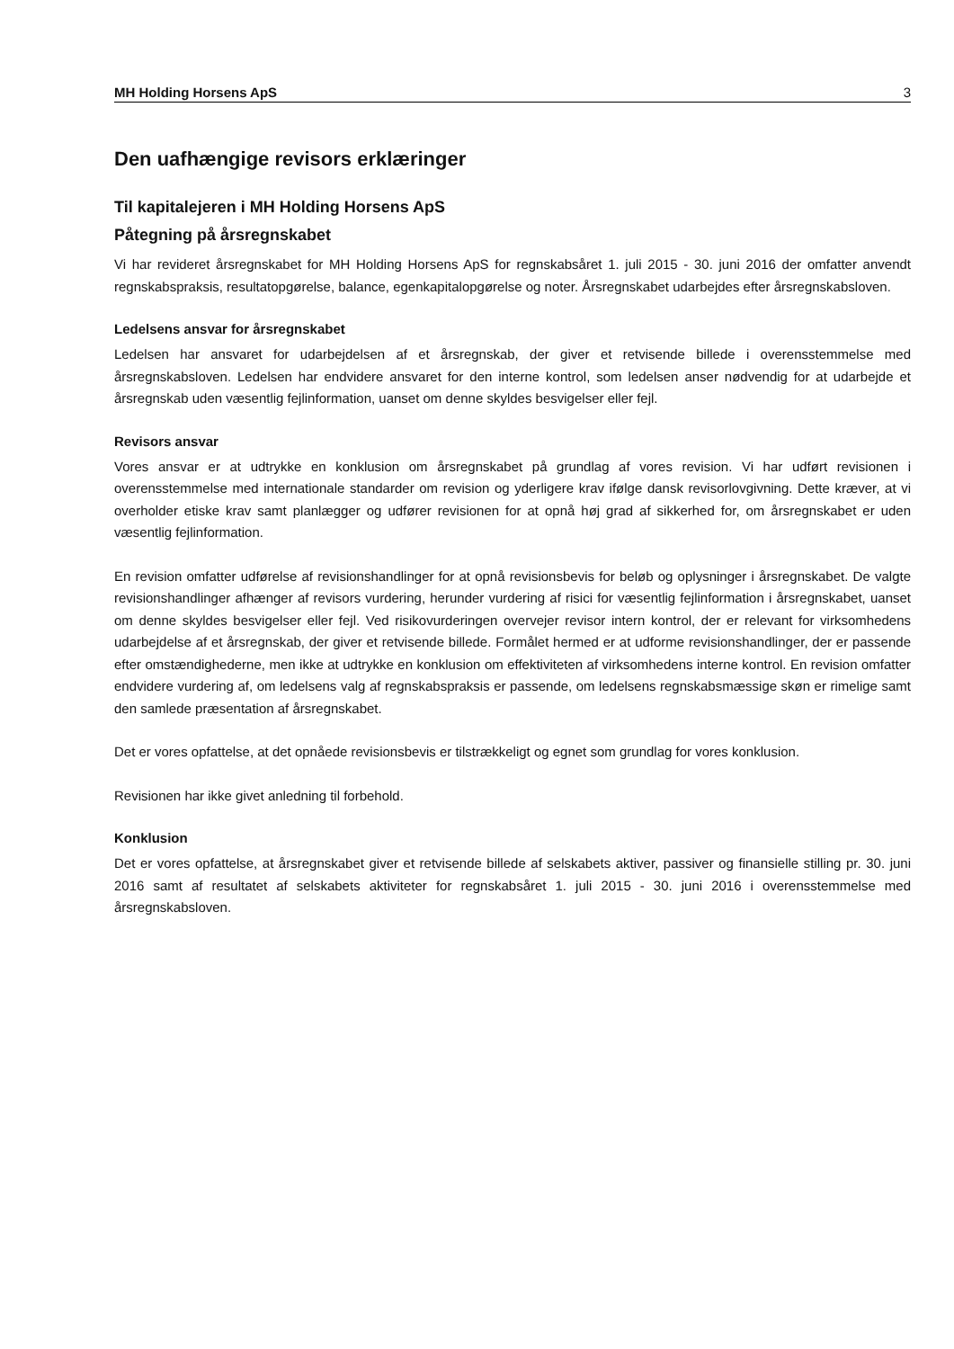MH Holding Horsens ApS 3
Den uafhængige revisors erklæringer
Til kapitalejeren i MH Holding Horsens ApS
Påtegning på årsregnskabet
Vi har revideret årsregnskabet for MH Holding Horsens ApS for regnskabsåret 1. juli 2015 - 30. juni 2016 der omfatter anvendt regnskabspraksis, resultatopgørelse, balance, egenkapitalopgørelse og noter. Årsregnskabet udarbejdes efter årsregnskabsloven.
Ledelsens ansvar for årsregnskabet
Ledelsen har ansvaret for udarbejdelsen af et årsregnskab, der giver et retvisende billede i overensstemmelse med årsregnskabsloven. Ledelsen har endvidere ansvaret for den interne kontrol, som ledelsen anser nødvendig for at udarbejde et årsregnskab uden væsentlig fejlinformation, uanset om denne skyldes besvigelser eller fejl.
Revisors ansvar
Vores ansvar er at udtrykke en konklusion om årsregnskabet på grundlag af vores revision. Vi har udført revisionen i overensstemmelse med internationale standarder om revision og yderligere krav ifølge dansk revisorlovgivning. Dette kræver, at vi overholder etiske krav samt planlægger og udfører revisionen for at opnå høj grad af sikkerhed for, om årsregnskabet er uden væsentlig fejlinformation.
En revision omfatter udførelse af revisionshandlinger for at opnå revisionsbevis for beløb og oplysninger i årsregnskabet. De valgte revisionshandlinger afhænger af revisors vurdering, herunder vurdering af risici for væsentlig fejlinformation i årsregnskabet, uanset om denne skyldes besvigelser eller fejl. Ved risikovurderingen overvejer revisor intern kontrol, der er relevant for virksomhedens udarbejdelse af et årsregnskab, der giver et retvisende billede. Formålet hermed er at udforme revisionshandlinger, der er passende efter omstændighederne, men ikke at udtrykke en konklusion om effektiviteten af virksomhedens interne kontrol. En revision omfatter endvidere vurdering af, om ledelsens valg af regnskabspraksis er passende, om ledelsens regnskabsmæssige skøn er rimelige samt den samlede præsentation af årsregnskabet.
Det er vores opfattelse, at det opnåede revisionsbevis er tilstrækkeligt og egnet som grundlag for vores konklusion.
Revisionen har ikke givet anledning til forbehold.
Konklusion
Det er vores opfattelse, at årsregnskabet giver et retvisende billede af selskabets aktiver, passiver og finansielle stilling pr. 30. juni 2016 samt af resultatet af selskabets aktiviteter for regnskabsåret 1. juli 2015 - 30. juni 2016 i overensstemmelse med årsregnskabsloven.